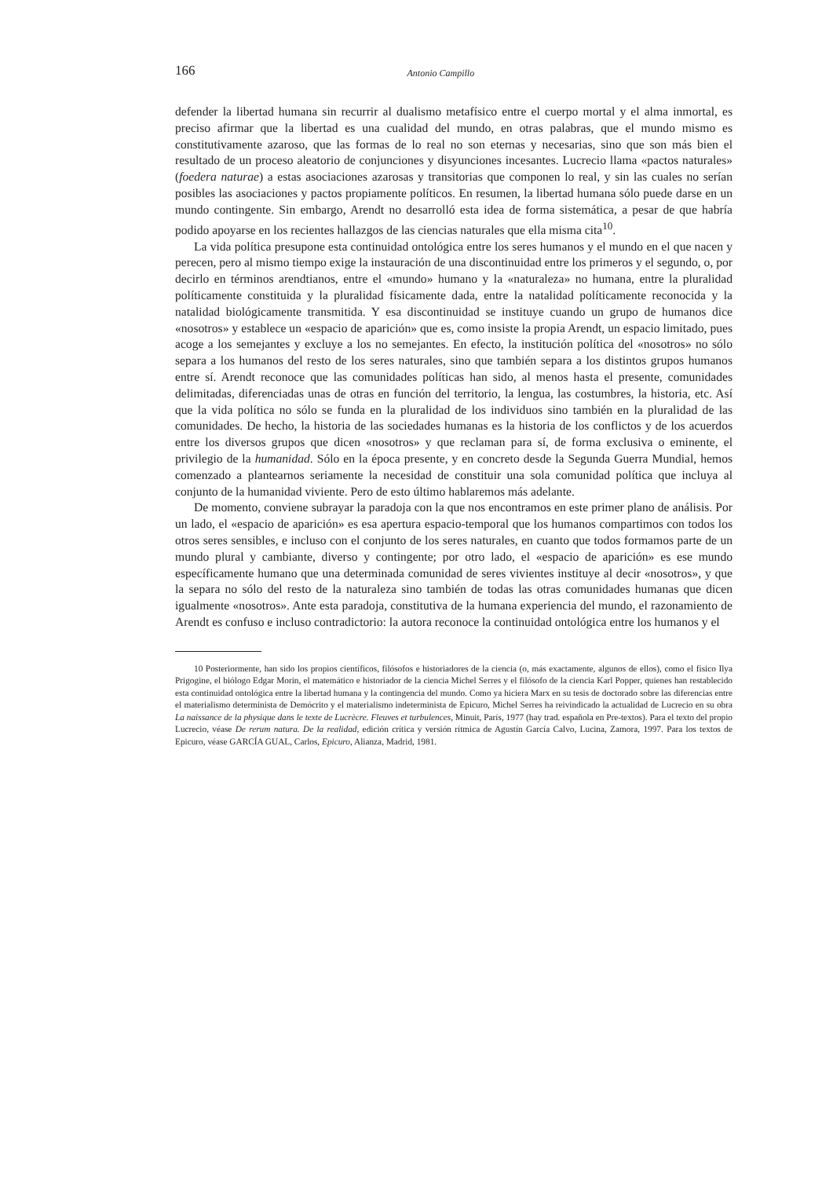166 Antonio Campillo
defender la libertad humana sin recurrir al dualismo metafísico entre el cuerpo mortal y el alma inmortal, es preciso afirmar que la libertad es una cualidad del mundo, en otras palabras, que el mundo mismo es constitutivamente azaroso, que las formas de lo real no son eternas y necesarias, sino que son más bien el resultado de un proceso aleatorio de conjunciones y disyunciones incesantes. Lucrecio llama «pactos naturales» (foedera naturae) a estas asociaciones azarosas y transitorias que componen lo real, y sin las cuales no serían posibles las asociaciones y pactos propiamente políticos. En resumen, la libertad humana sólo puede darse en un mundo contingente. Sin embargo, Arendt no desarrolló esta idea de forma sistemática, a pesar de que habría podido apoyarse en los recientes hallazgos de las ciencias naturales que ella misma cita<sup>10</sup>.
La vida política presupone esta continuidad ontológica entre los seres humanos y el mundo en el que nacen y perecen, pero al mismo tiempo exige la instauración de una discontinuidad entre los primeros y el segundo, o, por decirlo en términos arendtianos, entre el «mundo» humano y la «naturaleza» no humana, entre la pluralidad políticamente constituida y la pluralidad físicamente dada, entre la natalidad políticamente reconocida y la natalidad biológicamente transmitida. Y esa discontinuidad se instituye cuando un grupo de humanos dice «nosotros» y establece un «espacio de aparición» que es, como insiste la propia Arendt, un espacio limitado, pues acoge a los semejantes y excluye a los no semejantes. En efecto, la institución política del «nosotros» no sólo separa a los humanos del resto de los seres naturales, sino que también separa a los distintos grupos humanos entre sí. Arendt reconoce que las comunidades políticas han sido, al menos hasta el presente, comunidades delimitadas, diferenciadas unas de otras en función del territorio, la lengua, las costumbres, la historia, etc. Así que la vida política no sólo se funda en la pluralidad de los individuos sino también en la pluralidad de las comunidades. De hecho, la historia de las sociedades humanas es la historia de los conflictos y de los acuerdos entre los diversos grupos que dicen «nosotros» y que reclaman para sí, de forma exclusiva o eminente, el privilegio de la humanidad. Sólo en la época presente, y en concreto desde la Segunda Guerra Mundial, hemos comenzado a plantearnos seriamente la necesidad de constituir una sola comunidad política que incluya al conjunto de la humanidad viviente. Pero de esto último hablaremos más adelante.
De momento, conviene subrayar la paradoja con la que nos encontramos en este primer plano de análisis. Por un lado, el «espacio de aparición» es esa apertura espacio-temporal que los humanos compartimos con todos los otros seres sensibles, e incluso con el conjunto de los seres naturales, en cuanto que todos formamos parte de un mundo plural y cambiante, diverso y contingente; por otro lado, el «espacio de aparición» es ese mundo específicamente humano que una determinada comunidad de seres vivientes instituye al decir «nosotros», y que la separa no sólo del resto de la naturaleza sino también de todas las otras comunidades humanas que dicen igualmente «nosotros». Ante esta paradoja, constitutiva de la humana experiencia del mundo, el razonamiento de Arendt es confuso e incluso contradictorio: la autora reconoce la continuidad ontológica entre los humanos y el
10 Posteriormente, han sido los propios científicos, filósofos e historiadores de la ciencia (o, más exactamente, algunos de ellos), como el físico Ilya Prigogine, el biólogo Edgar Morin, el matemático e historiador de la ciencia Michel Serres y el filósofo de la ciencia Karl Popper, quienes han restablecido esta continuidad ontológica entre la libertad humana y la contingencia del mundo. Como ya hiciera Marx en su tesis de doctorado sobre las diferencias entre el materialismo determinista de Demócrito y el materialismo indeterminista de Epicuro, Michel Serres ha reivindicado la actualidad de Lucrecio en su obra La naissance de la physique dans le texte de Lucrècre. Fleuves et turbulences, Minuit, París, 1977 (hay trad. española en Pre-textos). Para el texto del propio Lucrecio, véase De rerum natura. De la realidad, edición crítica y versión rítmica de Agustín García Calvo, Lucina, Zamora, 1997. Para los textos de Epicuro, véase GARCÍA GUAL, Carlos, Epicuro, Alianza, Madrid, 1981.